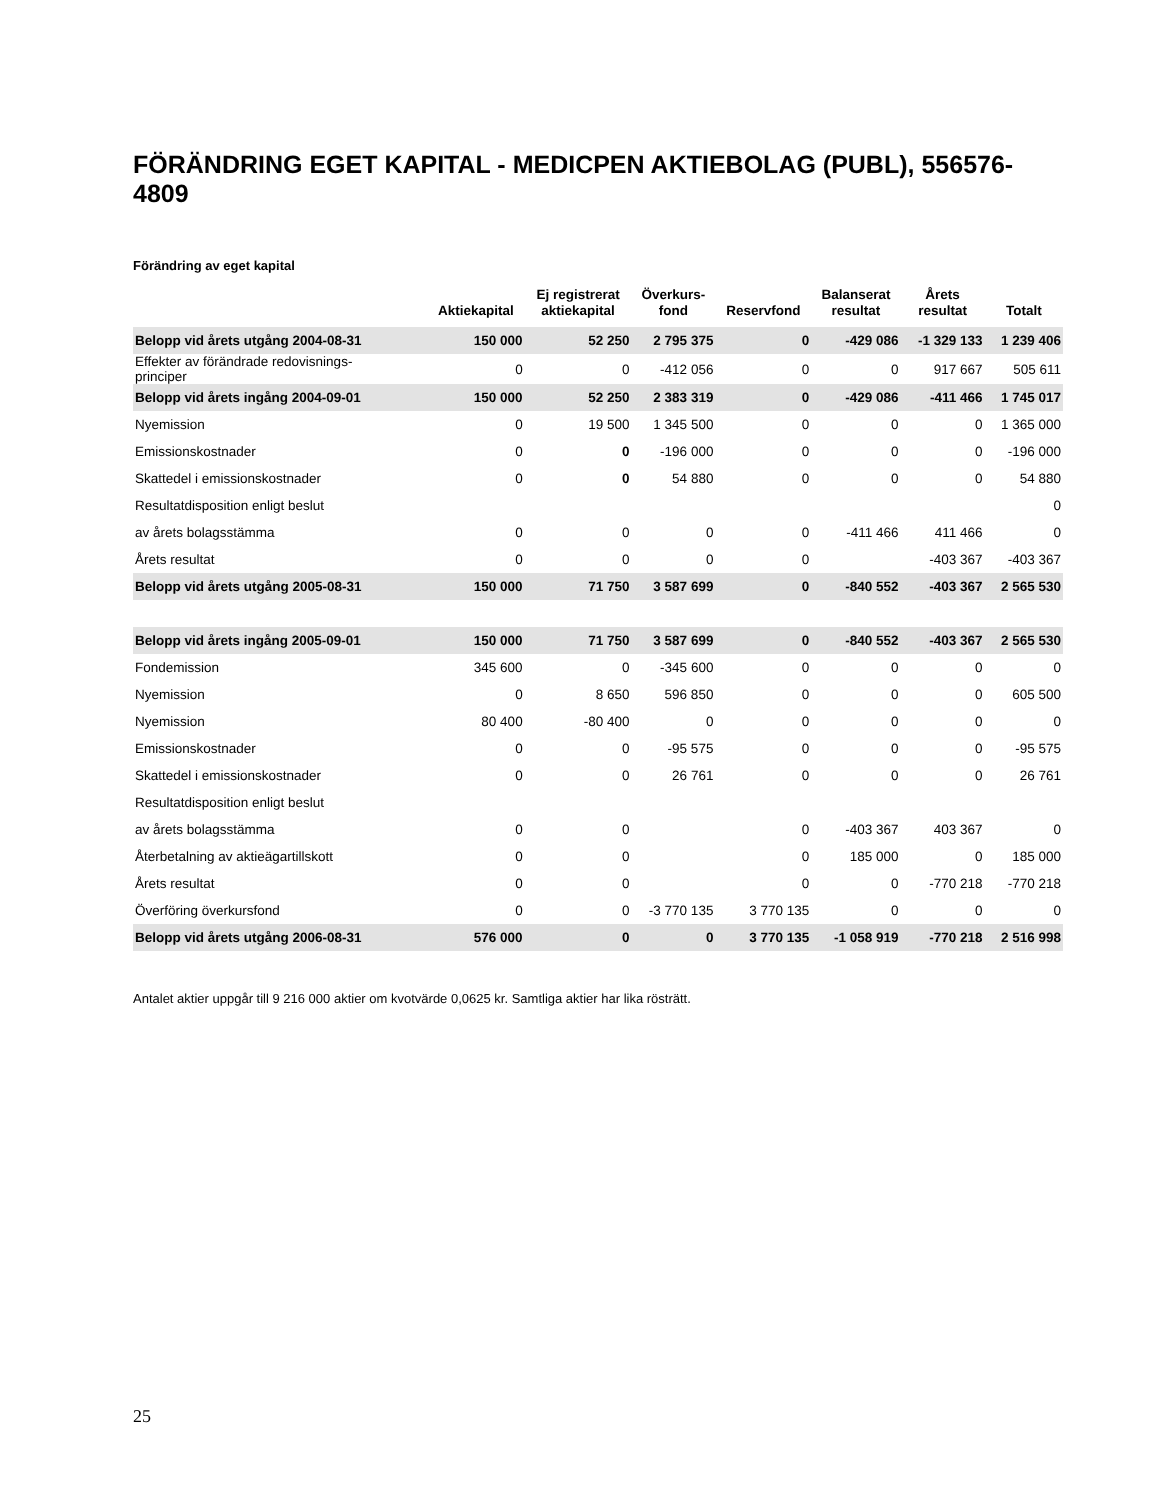FÖRÄNDRING EGET KAPITAL - MEDICPEN AKTIEBOLAG (PUBL), 556576-4809
Förändring av eget kapital
| | Aktiekapital | Ej registrerat aktiekapital | Överkurs- fond | Reservfond | Balanserat resultat | Årets resultat | Totalt |
| --- | --- | --- | --- | --- | --- | --- | --- |
| Belopp vid årets utgång 2004-08-31 | 150 000 | 52 250 | 2 795 375 | 0 | -429 086 | -1 329 133 | 1 239 406 |
| Effekter av förändrade redovisnings- principer | 0 | 0 | -412 056 | 0 | 0 | 917 667 | 505 611 |
| Belopp vid årets ingång 2004-09-01 | 150 000 | 52 250 | 2 383 319 | 0 | -429 086 | -411 466 | 1 745 017 |
| Nyemission | 0 | 19 500 | 1 345 500 | 0 | 0 | 0 | 1 365 000 |
| Emissionskostnader | 0 | 0 | -196 000 | 0 | 0 | 0 | -196 000 |
| Skattedel i emissionskostnader | 0 | 0 | 54 880 | 0 | 0 | 0 | 54 880 |
| Resultatdisposition enligt beslut | | | | | | | 0 |
| av årets bolagsstämma | 0 | 0 | 0 | 0 | -411 466 | 411 466 | 0 |
| Årets resultat | 0 | 0 | 0 | 0 | | -403 367 | -403 367 |
| Belopp vid årets utgång 2005-08-31 | 150 000 | 71 750 | 3 587 699 | 0 | -840 552 | -403 367 | 2 565 530 |
| Belopp vid årets ingång 2005-09-01 | 150 000 | 71 750 | 3 587 699 | 0 | -840 552 | -403 367 | 2 565 530 |
| Fondemission | 345 600 | 0 | -345 600 | 0 | 0 | 0 | 0 |
| Nyemission | 0 | 8 650 | 596 850 | 0 | 0 | 0 | 605 500 |
| Nyemission | 80 400 | -80 400 | 0 | 0 | 0 | 0 | 0 |
| Emissionskostnader | 0 | 0 | -95 575 | 0 | 0 | 0 | -95 575 |
| Skattedel i emissionskostnader | 0 | 0 | 26 761 | 0 | 0 | 0 | 26 761 |
| Resultatdisposition enligt beslut | | | | | | | |
| av årets bolagsstämma | 0 | 0 | | 0 | -403 367 | 403 367 | 0 |
| Återbetalning av aktieägartillskott | 0 | 0 | | 0 | 185 000 | 0 | 185 000 |
| Årets resultat | 0 | 0 | | 0 | 0 | -770 218 | -770 218 |
| Överföring överkursfond | 0 | 0 | -3 770 135 | 3 770 135 | 0 | 0 | 0 |
| Belopp vid årets utgång 2006-08-31 | 576 000 | 0 | 0 | 3 770 135 | -1 058 919 | -770 218 | 2 516 998 |
Antalet aktier uppgår till 9 216 000 aktier om kvotvärde 0,0625 kr. Samtliga aktier har lika rösträtt.
25